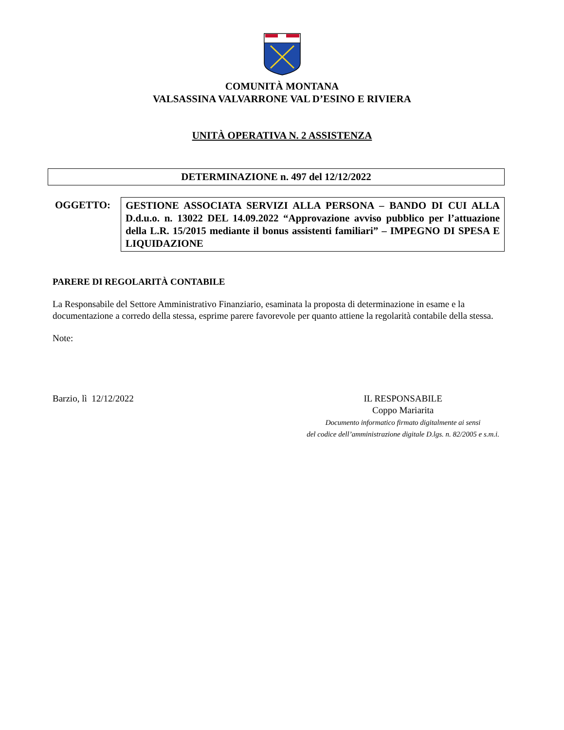COMUNITÀ MONTANA
VALSASSINA VALVARRONE VAL D’ESINO E RIVIERA
UNITÀ OPERATIVA N. 2 ASSISTENZA
DETERMINAZIONE n. 497 del 12/12/2022
OGGETTO:
GESTIONE ASSOCIATA SERVIZI ALLA PERSONA – BANDO DI CUI ALLA D.d.u.o. n. 13022 DEL 14.09.2022 “Approvazione avviso pubblico per l’attuazione della L.R. 15/2015 mediante il bonus assistenti familiari” – IMPEGNO DI SPESA E LIQUIDAZIONE
PARERE DI REGOLARITÀ CONTABILE
La Responsabile del Settore Amministrativo Finanziario, esaminata la proposta di determinazione in esame e la documentazione a corredo della stessa, esprime parere favorevole per quanto attiene la regolarità contabile della stessa.
Note:
Barzio, lì 12/12/2022 IL RESPONSABILE
Coppo Mariarita
Documento informatico firmato digitalmente ai sensi
del codice dell’amministrazione digitale D.lgs. n. 82/2005 e s.m.i.